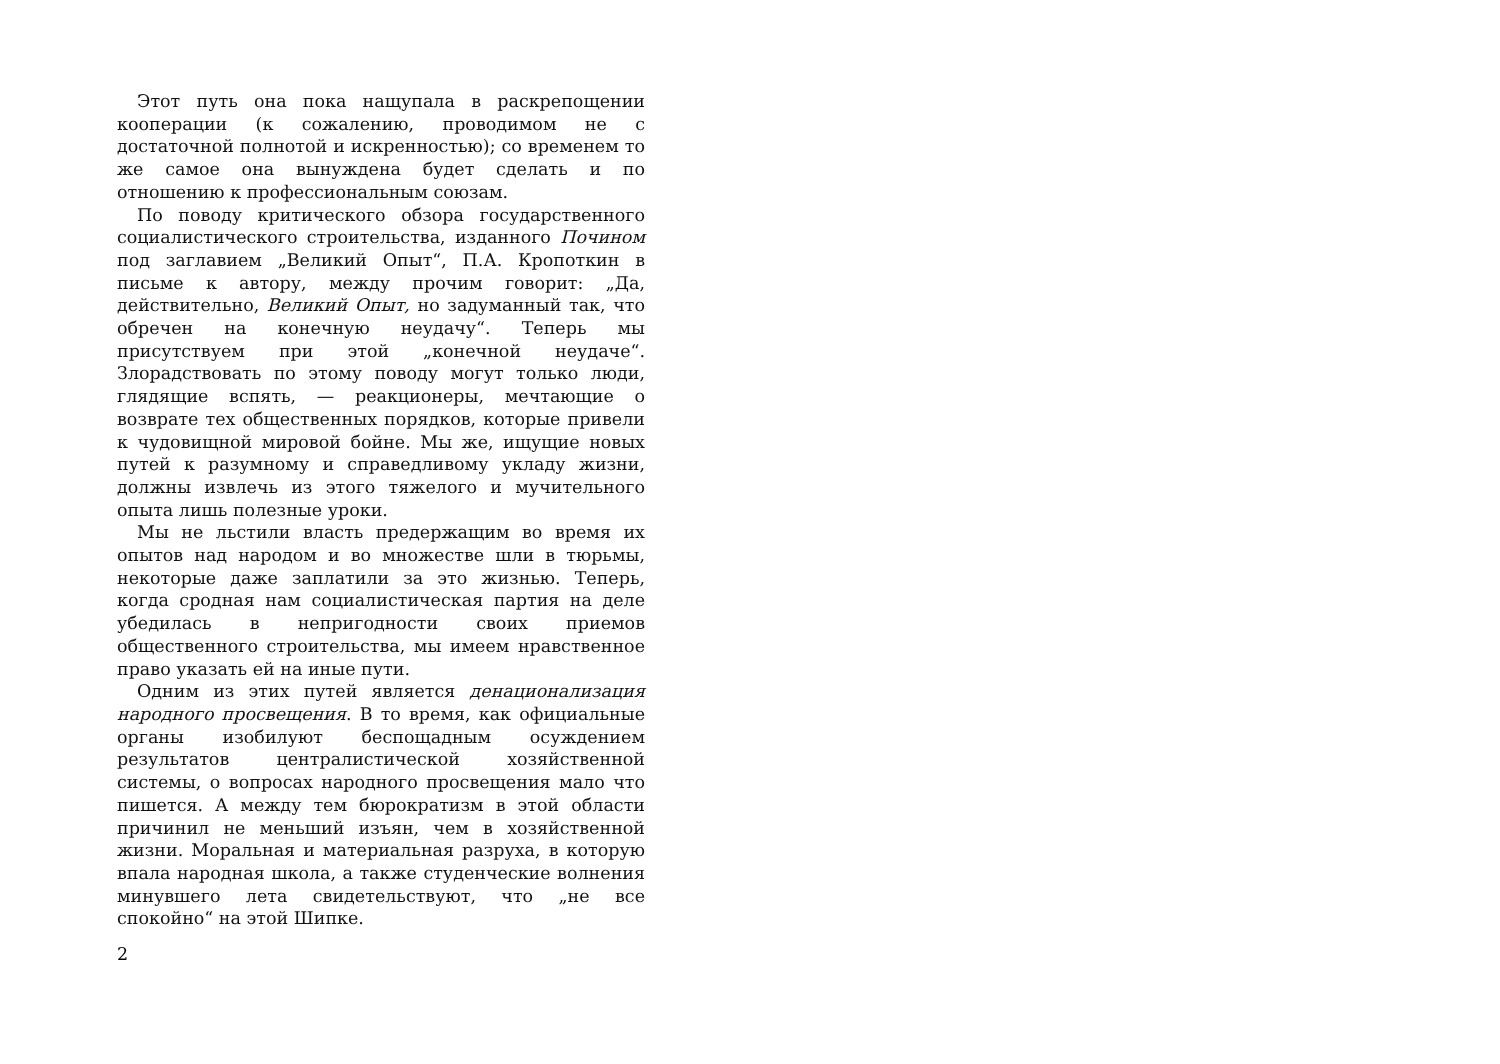Этот путь она пока нащупала в раскрепощении кооперации (к сожалению, проводимом не с достаточной полнотой и искренностью); со временем то же самое она вынуждена будет сделать и по отношению к профессиональным союзам.
По поводу критического обзора государственного социалистического строительства, изданного Почином под заглавием „Великий Опыт“, П.А. Кропоткин в письме к автору, между прочим говорит: „Да, действительно, Великий Опыт, но задуманный так, что обречен на конечную неудачу“. Теперь мы присутствуем при этой „конечной неудаче“. Злорадствовать по этому поводу могут только люди, глядящие вспять, — реакционеры, мечтающие о возврате тех общественных порядков, которые привели к чудовищной мировой бойне. Мы же, ищущие новых путей к разумному и справедливому укладу жизни, должны извлечь из этого тяжелого и мучительного опыта лишь полезные уроки.
Мы не льстили власть предержащим во время их опытов над народом и во множестве шли в тюрьмы, некоторые даже заплатили за это жизнью. Теперь, когда сродная нам социалистическая партия на деле убедилась в непригодности своих приемов общественного строительства, мы имеем нравственное право указать ей на иные пути.
Одним из этих путей является денационализация народного просвещения. В то время, как официальные органы изобилуют беспощадным осуждением результатов централистической хозяйственной системы, о вопросах народного просвещения мало что пишется. А между тем бюрократизм в этой области причинил не меньший изъян, чем в хозяйственной жизни. Моральная и материальная разруха, в которую впала народная школа, а также студенческие волнения минувшего лета свидетельствуют, что „не все спокойно“ на этой Шипке.
2